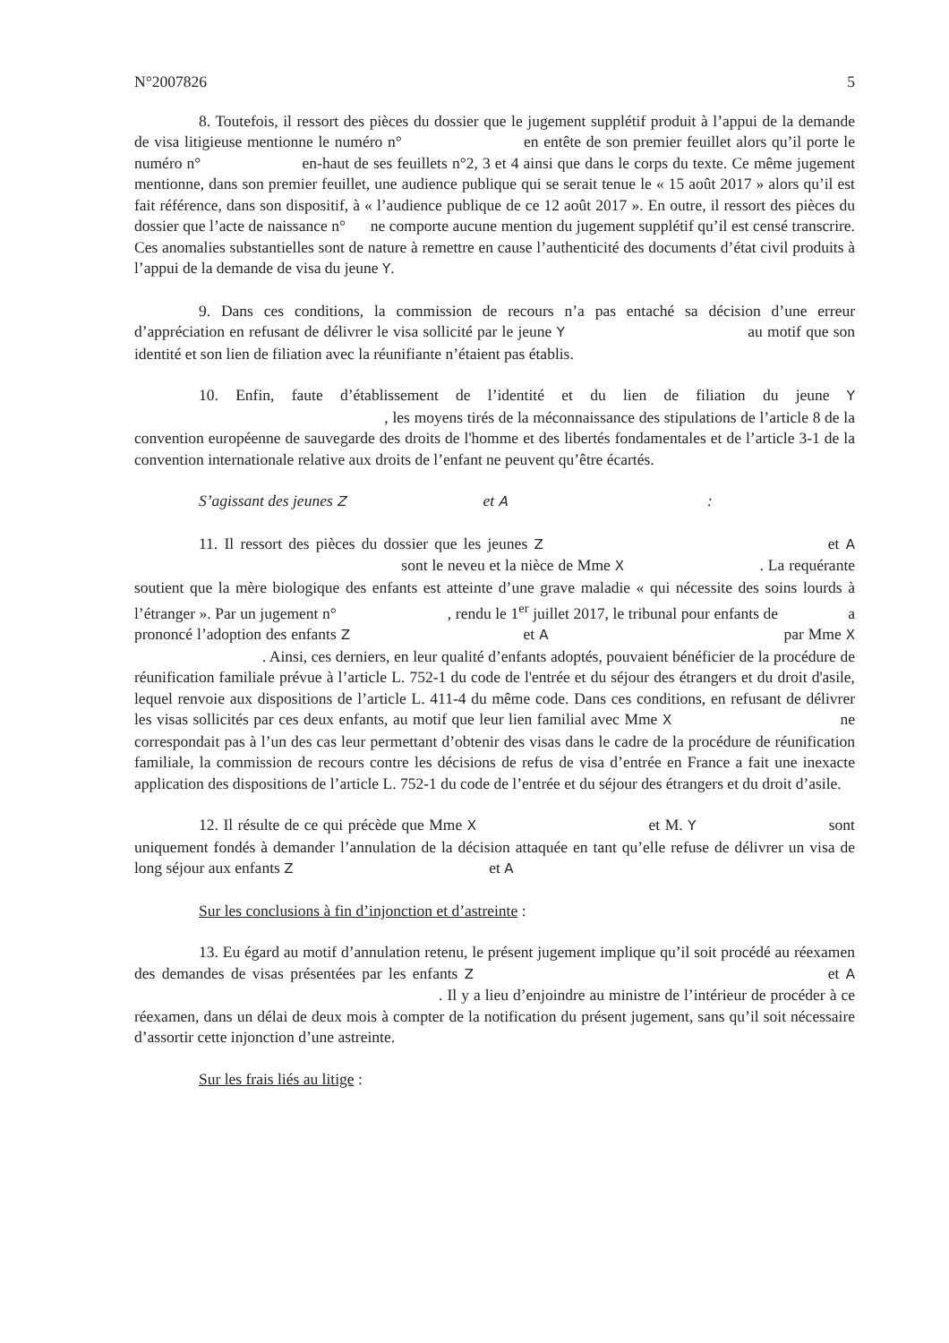N°2007826 5
8. Toutefois, il ressort des pièces du dossier que le jugement supplétif produit à l’appui de la demande de visa litigieuse mentionne le numéro n° en entête de son premier feuillet alors qu’il porte le numéro n° en-haut de ses feuillets n°2, 3 et 4 ainsi que dans le corps du texte. Ce même jugement mentionne, dans son premier feuillet, une audience publique qui se serait tenue le « 15 août 2017 » alors qu’il est fait référence, dans son dispositif, à « l’audience publique de ce 12 août 2017 ». En outre, il ressort des pièces du dossier que l’acte de naissance n° ne comporte aucune mention du jugement supplétif qu’il est censé transcrire. Ces anomalies substantielles sont de nature à remettre en cause l’authenticité des documents d’état civil produits à l’appui de la demande de visa du jeune Y.
9. Dans ces conditions, la commission de recours n’a pas entaché sa décision d’une erreur d’appréciation en refusant de délivrer le visa sollicité par le jeune Y au motif que son identité et son lien de filiation avec la réunifiante n’étaient pas établis.
10. Enfin, faute d’établissement de l’identité et du lien de filiation du jeune Y , les moyens tirés de la méconnaissance des stipulations de l’article 8 de la convention européenne de sauvegarde des droits de l'homme et des libertés fondamentales et de l’article 3-1 de la convention internationale relative aux droits de l’enfant ne peuvent qu’être écartés.
S’agissant des jeunes Z et A :
11. Il ressort des pièces du dossier que les jeunes Z et A sont le neveu et la nièce de Mme X . La requérante soutient que la mère biologique des enfants est atteinte d’une grave maladie « qui nécessite des soins lourds à l’étranger ». Par un jugement n° , rendu le 1<sup>er</sup> juillet 2017, le tribunal pour enfants de a prononcé l’adoption des enfants Z et A par Mme X . Ainsi, ces derniers, en leur qualité d’enfants adoptés, pouvaient bénéficier de la procédure de réunification familiale prévue à l’article L. 752-1 du code de l'entrée et du séjour des étrangers et du droit d'asile, lequel renvoie aux dispositions de l’article L. 411-4 du même code. Dans ces conditions, en refusant de délivrer les visas sollicités par ces deux enfants, au motif que leur lien familial avec Mme X ne correspondait pas à l’un des cas leur permettant d’obtenir des visas dans le cadre de la procédure de réunification familiale, la commission de recours contre les décisions de refus de visa d’entrée en France a fait une inexacte application des dispositions de l’article L. 752-1 du code de l’entrée et du séjour des étrangers et du droit d’asile.
12. Il résulte de ce qui précède que Mme X et M. Y sont uniquement fondés à demander l’annulation de la décision attaquée en tant qu’elle refuse de délivrer un visa de long séjour aux enfants Z et A
Sur les conclusions à fin d’injonction et d’astreinte :
13. Eu égard au motif d’annulation retenu, le présent jugement implique qu’il soit procédé au réexamen des demandes de visas présentées par les enfants Z et A . Il y a lieu d’enjoindre au ministre de l’intérieur de procéder à ce réexamen, dans un délai de deux mois à compter de la notification du présent jugement, sans qu’il soit nécessaire d’assortir cette injonction d’une astreinte.
Sur les frais liés au litige :